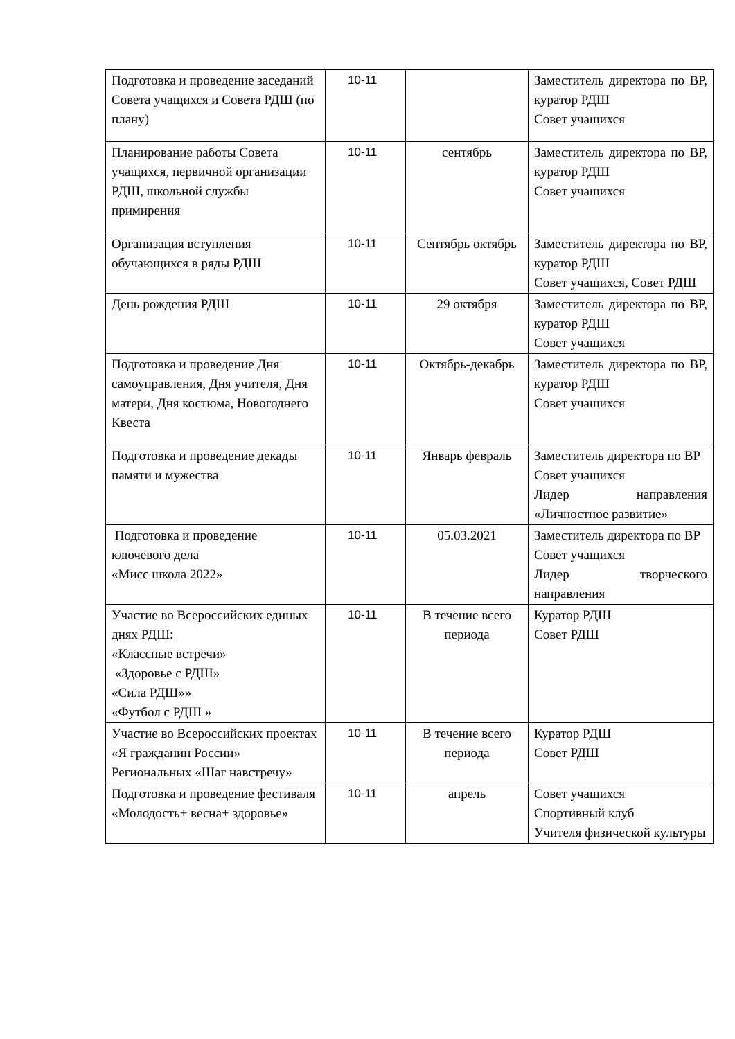| Подготовка и проведение заседаний Совета учащихся и Совета РДШ (по плану) | 10-11 | | Заместитель директора по ВР, куратор РДШ Совет учащихся |
| Планирование работы Совета учащихся, первичной организации РДШ, школьной службы примирения | 10-11 | сентябрь | Заместитель директора по ВР, куратор РДШ Совет учащихся |
| Организация вступления обучающихся в ряды РДШ | 10-11 | Сентябрь октябрь | Заместитель директора по ВР, куратор РДШ Совет учащихся, Совет РДШ |
| День рождения РДШ | 10-11 | 29 октября | Заместитель директора по ВР, куратор РДШ Совет учащихся |
| Подготовка и проведение Дня самоуправления, Дня учителя, Дня матери, Дня костюма, Новогоднего Квеста | 10-11 | Октябрь-декабрь | Заместитель директора по ВР, куратор РДШ Совет учащихся |
| Подготовка и проведение декады памяти и мужества | 10-11 | Январь февраль | Заместитель директора по ВР Совет учащихся Лидер направления «Личностное развитие» |
| Подготовка и проведение ключевого дела «Мисс школа 2022» | 10-11 | 05.03.2021 | Заместитель директора по ВР Совет учащихся Лидер творческого направления |
| Участие во Всероссийских единых днях РДШ: «Классные встречи» «Здоровье с РДШ» «Сила РДШ»» «Футбол с РДШ » | 10-11 | В течение всего периода | Куратор РДШ Совет РДШ |
| Участие во Всероссийских проектах «Я гражданин России» Региональных «Шаг навстречу» | 10-11 | В течение всего периода | Куратор РДШ Совет РДШ |
| Подготовка и проведение фестиваля «Молодость+ весна+ здоровье» | 10-11 | апрель | Совет учащихся Спортивный клуб Учителя физической культуры |